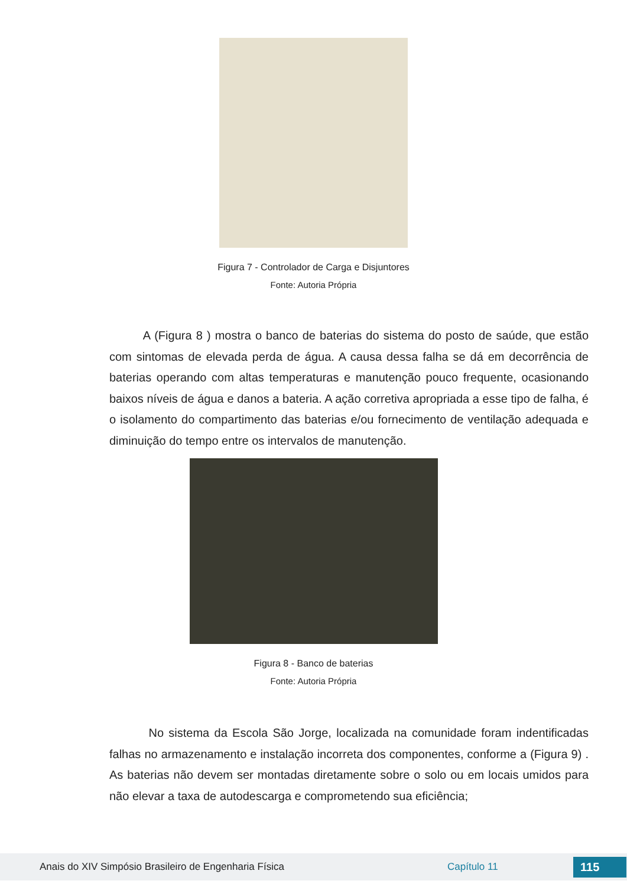Figura 7 - Controlador de Carga e Disjuntores
Fonte: Autoria Própria
A (Figura 8 ) mostra o banco de baterias do sistema do posto de saúde, que estão com sintomas de elevada perda de água. A causa dessa falha se dá em decorrência de baterias operando com altas temperaturas e manutenção pouco frequente, ocasionando baixos níveis de água e danos a bateria. A ação corretiva apropriada a esse tipo de falha, é o isolamento do compartimento das baterias e/ou fornecimento de ventilação adequada e diminuição do tempo entre os intervalos de manutenção.
Figura 8 - Banco de baterias
Fonte: Autoria Própria
No sistema da Escola São Jorge, localizada na comunidade foram indentificadas falhas no armazenamento e instalação incorreta dos componentes, conforme a (Figura 9) . As baterias não devem ser montadas diretamente sobre o solo ou em locais umidos para não elevar a taxa de autodescarga e comprometendo sua eficiência;
Anais do XIV Simpósio Brasileiro de Engenharia Física Capítulo 11 115